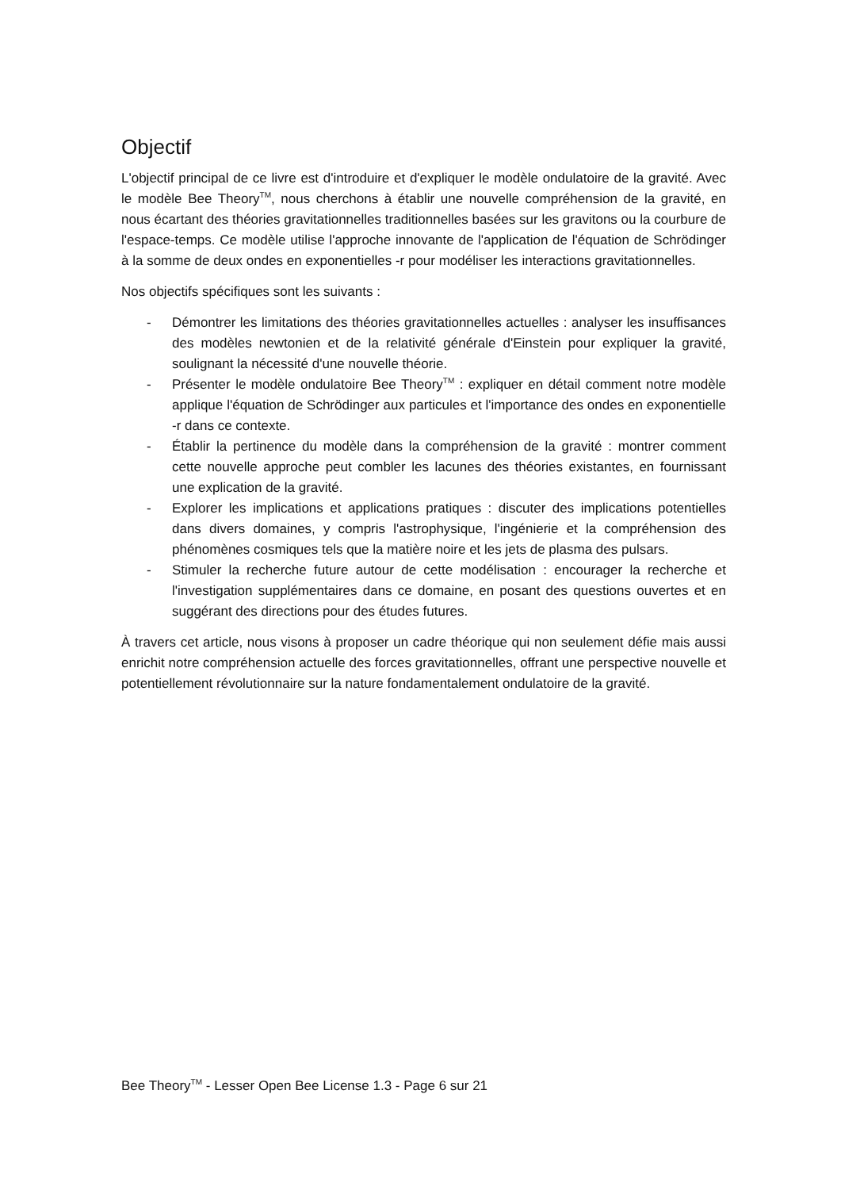Objectif
L'objectif principal de ce livre est d'introduire et d'expliquer le modèle ondulatoire de la gravité. Avec le modèle Bee Theory<sup>TM</sup>, nous cherchons à établir une nouvelle compréhension de la gravité, en nous écartant des théories gravitationnelles traditionnelles basées sur les gravitons ou la courbure de l'espace-temps. Ce modèle utilise l'approche innovante de l'application de l'équation de Schrödinger à la somme de deux ondes en exponentielles -r pour modéliser les interactions gravitationnelles.
Nos objectifs spécifiques sont les suivants :
- Démontrer les limitations des théories gravitationnelles actuelles : analyser les insuffisances des modèles newtonien et de la relativité générale d'Einstein pour expliquer la gravité, soulignant la nécessité d'une nouvelle théorie.
- Présenter le modèle ondulatoire Bee Theory<sup>TM</sup> : expliquer en détail comment notre modèle applique l'équation de Schrödinger aux particules et l'importance des ondes en exponentielle -r dans ce contexte.
- Établir la pertinence du modèle dans la compréhension de la gravité : montrer comment cette nouvelle approche peut combler les lacunes des théories existantes, en fournissant une explication de la gravité.
- Explorer les implications et applications pratiques : discuter des implications potentielles dans divers domaines, y compris l'astrophysique, l'ingénierie et la compréhension des phénomènes cosmiques tels que la matière noire et les jets de plasma des pulsars.
- Stimuler la recherche future autour de cette modélisation : encourager la recherche et l'investigation supplémentaires dans ce domaine, en posant des questions ouvertes et en suggérant des directions pour des études futures.
À travers cet article, nous visons à proposer un cadre théorique qui non seulement défie mais aussi enrichit notre compréhension actuelle des forces gravitationnelles, offrant une perspective nouvelle et potentiellement révolutionnaire sur la nature fondamentalement ondulatoire de la gravité.
Bee Theory<sup>TM</sup> - Lesser Open Bee License 1.3 - Page 6 sur 21